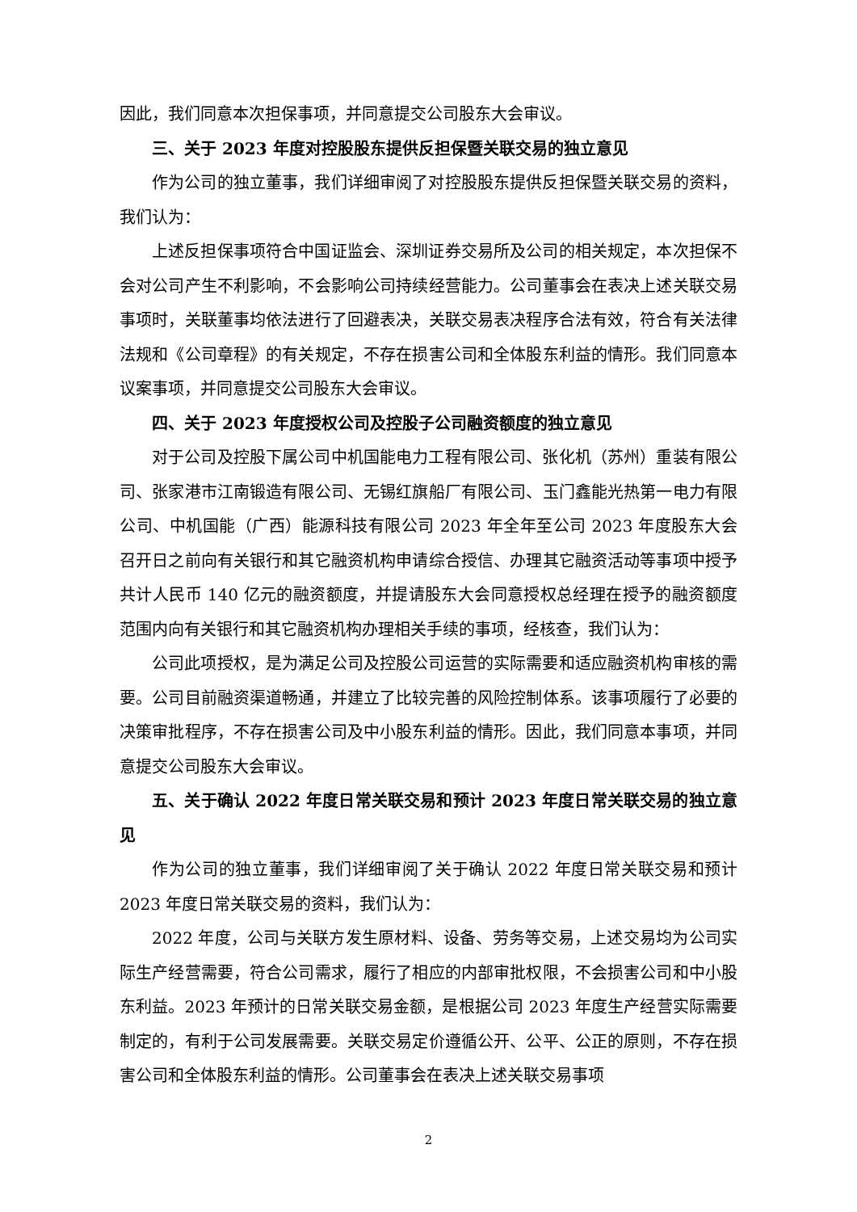因此，我们同意本次担保事项，并同意提交公司股东大会审议。
三、关于 2023 年度对控股股东提供反担保暨关联交易的独立意见
作为公司的独立董事，我们详细审阅了对控股股东提供反担保暨关联交易的资料，我们认为：
上述反担保事项符合中国证监会、深圳证券交易所及公司的相关规定，本次担保不会对公司产生不利影响，不会影响公司持续经营能力。公司董事会在表决上述关联交易事项时，关联董事均依法进行了回避表决，关联交易表决程序合法有效，符合有关法律法规和《公司章程》的有关规定，不存在损害公司和全体股东利益的情形。我们同意本议案事项，并同意提交公司股东大会审议。
四、关于 2023 年度授权公司及控股子公司融资额度的独立意见
对于公司及控股下属公司中机国能电力工程有限公司、张化机（苏州）重装有限公司、张家港市江南锻造有限公司、无锡红旗船厂有限公司、玉门鑫能光热第一电力有限公司、中机国能（广西）能源科技有限公司 2023 年全年至公司 2023 年度股东大会召开日之前向有关银行和其它融资机构申请综合授信、办理其它融资活动等事项中授予共计人民币 140 亿元的融资额度，并提请股东大会同意授权总经理在授予的融资额度范围内向有关银行和其它融资机构办理相关手续的事项，经核查，我们认为：
公司此项授权，是为满足公司及控股公司运营的实际需要和适应融资机构审核的需要。公司目前融资渠道畅通，并建立了比较完善的风险控制体系。该事项履行了必要的决策审批程序，不存在损害公司及中小股东利益的情形。因此，我们同意本事项，并同意提交公司股东大会审议。
五、关于确认 2022 年度日常关联交易和预计 2023 年度日常关联交易的独立意见
作为公司的独立董事，我们详细审阅了关于确认 2022 年度日常关联交易和预计 2023 年度日常关联交易的资料，我们认为：
2022 年度，公司与关联方发生原材料、设备、劳务等交易，上述交易均为公司实际生产经营需要，符合公司需求，履行了相应的内部审批权限，不会损害公司和中小股东利益。2023 年预计的日常关联交易金额，是根据公司 2023 年度生产经营实际需要制定的，有利于公司发展需要。关联交易定价遵循公开、公平、公正的原则，不存在损害公司和全体股东利益的情形。公司董事会在表决上述关联交易事项
2